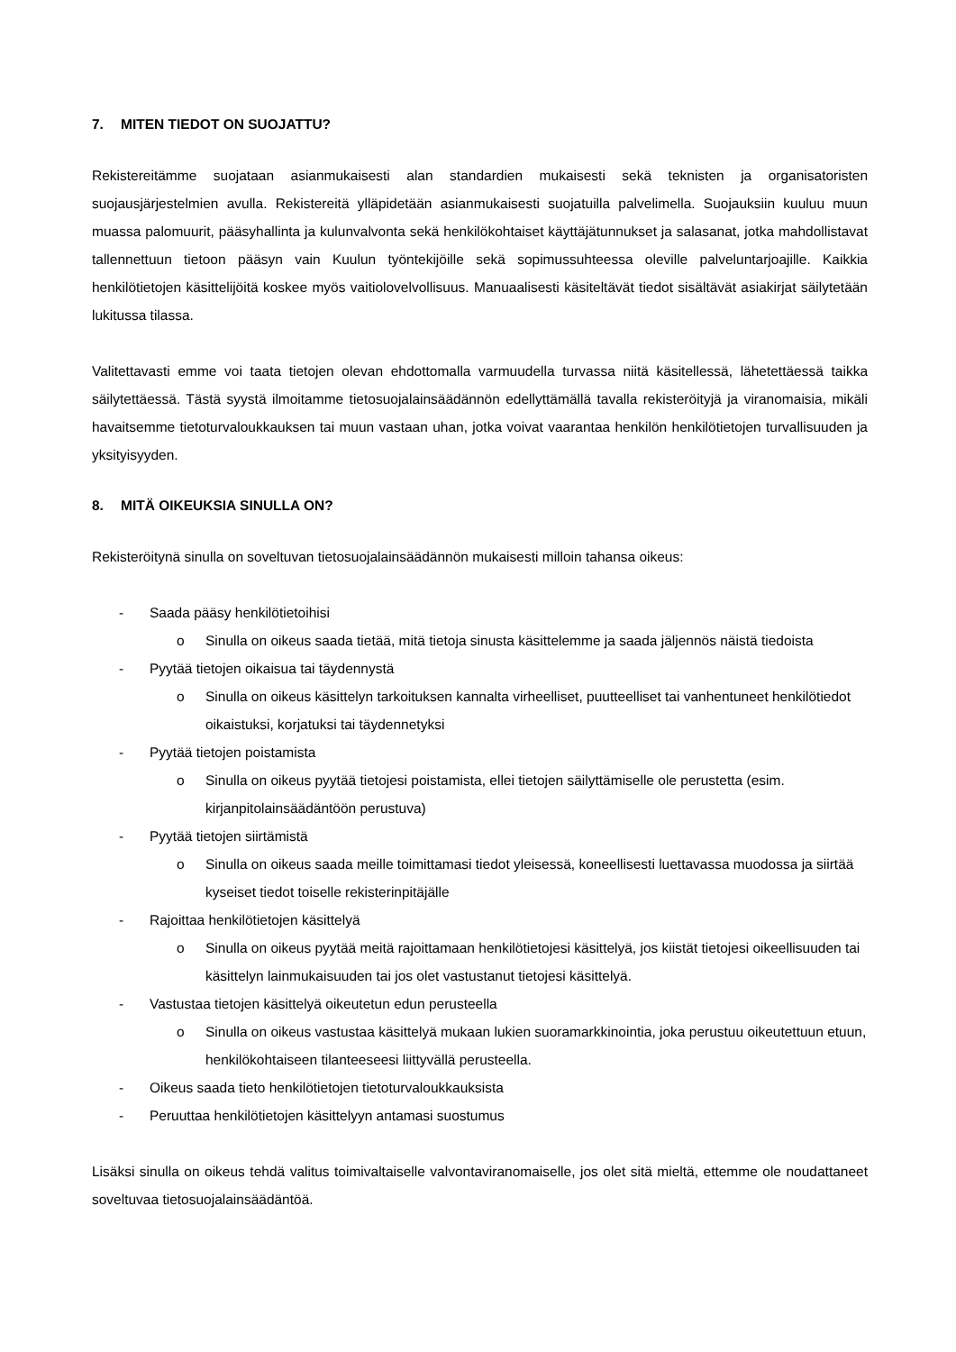7. MITEN TIEDOT ON SUOJATTU?
Rekistereitämme suojataan asianmukaisesti alan standardien mukaisesti sekä teknisten ja organisatoristen suojausjärjestelmien avulla. Rekistereitä ylläpidetään asianmukaisesti suojatuilla palvelimella. Suojauksiin kuuluu muun muassa palomuurit, pääsyhallinta ja kulunvalvonta sekä henkilökohtaiset käyttäjätunnukset ja salasanat, jotka mahdollistavat tallennettuun tietoon pääsyn vain Kuulun työntekijöille sekä sopimussuhteessa oleville palveluntarjoajille. Kaikkia henkilötietojen käsittelijöitä koskee myös vaitiolovelvollisuus. Manuaalisesti käsiteltävät tiedot sisältävät asiakirjat säilytetään lukitussa tilassa.
Valitettavasti emme voi taata tietojen olevan ehdottomalla varmuudella turvassa niitä käsitellessä, lähetettäessä taikka säilytettäessä. Tästä syystä ilmoitamme tietosuojalainsäädännön edellyttämällä tavalla rekisteröityjä ja viranomaisia, mikäli havaitsemme tietoturvaloukkauksen tai muun vastaan uhan, jotka voivat vaarantaa henkilön henkilötietojen turvallisuuden ja yksityisyyden.
8. MITÄ OIKEUKSIA SINULLA ON?
Rekisteröitynä sinulla on soveltuvan tietosuojalainsäädännön mukaisesti milloin tahansa oikeus:
- Saada pääsy henkilötietoihisi
o Sinulla on oikeus saada tietää, mitä tietoja sinusta käsittelemme ja saada jäljennös näistä tiedoista
- Pyytää tietojen oikaisua tai täydennystä
o Sinulla on oikeus käsittelyn tarkoituksen kannalta virheelliset, puutteelliset tai vanhentuneet henkilötiedot oikaistuksi, korjatuksi tai täydennetyksi
- Pyytää tietojen poistamista
o Sinulla on oikeus pyytää tietojesi poistamista, ellei tietojen säilyttämiselle ole perustetta (esim. kirjanpitolainsäädäntöön perustuva)
- Pyytää tietojen siirtämistä
o Sinulla on oikeus saada meille toimittamasi tiedot yleisessä, koneellisesti luettavassa muodossa ja siirtää kyseiset tiedot toiselle rekisterinpitäjälle
- Rajoittaa henkilötietojen käsittelyä
o Sinulla on oikeus pyytää meitä rajoittamaan henkilötietojesi käsittelyä, jos kiistät tietojesi oikeellisuuden tai käsittelyn lainmukaisuuden tai jos olet vastustanut tietojesi käsittelyä.
- Vastustaa tietojen käsittelyä oikeutetun edun perusteella
o Sinulla on oikeus vastustaa käsittelyä mukaan lukien suoramarkkinointia, joka perustuu oikeutettuun etuun, henkilökohtaiseen tilanteeseesi liittyvällä perusteella.
- Oikeus saada tieto henkilötietojen tietoturvaloukkauksista
- Peruuttaa henkilötietojen käsittelyyn antamasi suostumus
Lisäksi sinulla on oikeus tehdä valitus toimivaltaiselle valvontaviranomaiselle, jos olet sitä mieltä, ettemme ole noudattaneet soveltuvaa tietosuojalainsäädäntöä.